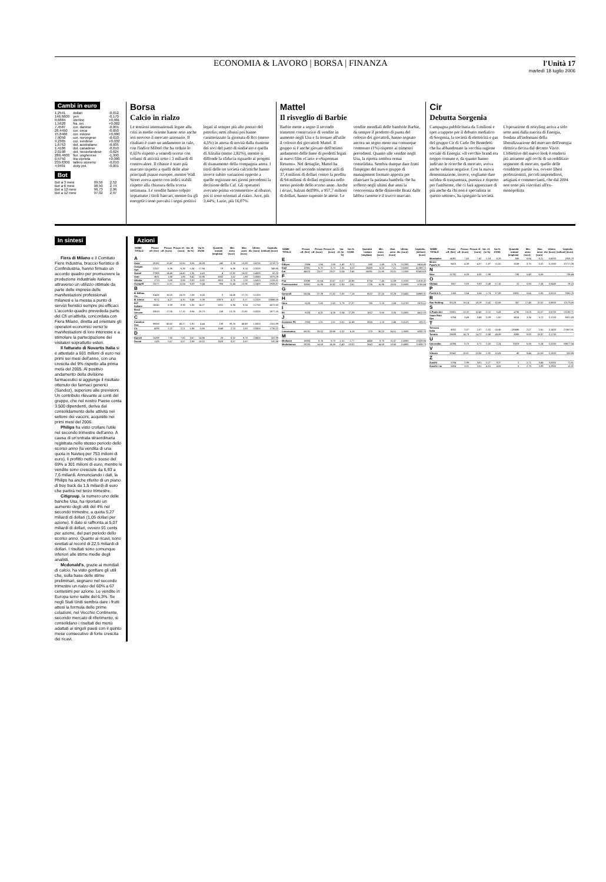ECONOMIA & LAVORO | BORSA | FINANZA l'Unità 17
martedì 18 luglio 2006
Cambi in euro
| 1,2541 | dollari | -0,012 |
| 146,6600 | yen | -0,170 |
| 0,6884 | sterline | +0,001 |
| 1,5628 | fra. svi. | +0,002 |
| 7,4587 | cor. danese | -0,001 |
| 28,4450 | cor. ceca | -0,050 |
| 15,6466 | cor. estone | +0,000 |
| 7,9050 | cor. norvegese | -0,010 |
| 9,2365 | cor. svedese | +0,032 |
| 1,6753 | dol. australiano | -0,005 |
| 1,4186 | dol. canadese | -0,010 |
| 2,0198 | dol. neozelandese | -0,024 |
| 280,4600 | fior. ungherese | -1,990 |
| 0,5750 | lira cipriota | +0,000 |
| 239,6300 | tallero sloveno | -0,010 |
| 4,0401 | zloty pol. | -0,001 |
Bot
| Bot a 3 mesi | 99,56 | 2,52 |
| Bot a 6 mesi | 98,50 | 2,74 |
| Bot a 12 mesi | 96,73 | 2,96 |
| Bot a 12 mesi | 97,02 | 2,97 |
Borsa
Calcio in rialzo
Le tensioni internazionali legate alla crisi in medio oriente hanno reso anche ieri nervoso il mercato azionario. Il risultato è stato un andamento in calo, con l'indice Mibtel che ha ceduto lo 0,65% rispetto a venerdì scorso con volumi di attività sotto i 3 miliardi di controvalore. Il ribasso è stato più marcato rispetto a quelli delle altre principali piazze europee, mentre Wall Street aveva aperto con indici stabili rispetto alla chiusura della scorsa settimana. Le vendite hanno colpito soptattutto i titoli bancari, mentre fra gli energetici sono prevalsi i segni positivi legati al sempre più alto prezzo del petrolio; netti ribassi poi hanno caratterizzato la giornata di Rcs (meno 4,5%) in attesa di novità dalla riunione dei soci del patto di sindacato e quella di Alitalia (meno 2,82%), mentre si diffonde la sfiducia riguardo ai progetti di risanamento della compagnia aerea. I titoli delle tre società calcistiche hanno invece subito variazioni opposte a quelle registrate nei giorni precedenti la decisione della Caf. Gli operatori avevano prima «scommesso» al ribasso, poi si sono orientati al rialzo. Juve, più 3,44%; Lazio, più 16,07%.
Mattel
Il risveglio di Barbie
Barbie mette a segno il secondo trimestre consecutivo di vendite in aumento negli Usa e fa tornare all'utile il colosso dei giocattoli Mattel. Il gruppo si è anche giovato dell'ottimo andamento delle linee di prodotti legati ai nuovi film «Cars» e «Superman Returns». Nel dettaglio, Mattel ha riportato nel secondo trimestre utili di 37,4 milioni di dollari contro la perdita di 94 milioni di dollari registrata nello stesso periodo dello scorso anno. Anche i ricavi, balzati dell'8%, a 957,7 milioni di dollari, hanno superato le attese. Le vendite mondiali delle bambole Barbie, da sempre il prodotto di punta del colosso dei giocattoli, hanno segnato ancora un segno meno ma comunque contenuto (1%) rispetto ai trimestri precedenti. Quanto alle vendite negli Usa, la ripresa sembra ormai consolidata. Sembra dunque dare frutti l'impegno del nuovo gruppo di management formato apposta per rilanciare la patinata bambola che ha sofferto negli ultimi due anni la concorrenza delle disinvolte Bratz dalle labbra carnose e il trucco marcato.
Cir
Debutta Sorgenia
Campagna pubblicitaria da 5 milioni e spot a tappeto per il debutto mediatico di Sorgenia, la società di elettricità e gas del gruppo Cir di Carlo De Benedetti che ha abbandonato la vecchia ragione sociale di Energia. «Il vecchio brand era troppo comune e, da quanto hanno indicato le ricerche di mercato, aveva anche valenze negative. Con la nuova denominazione, invece, vogliamo dare un'idea di trasparenza, purezza e rispetto per l'ambiente, che ci farà apprezzare di più anche da chi non è specialista in questo settore», ha spiegato la società. L'operazione di restyling arriva a solo sette anni dalla nascita di Energia, fondata all'indomani della liberalizzazione del mercato dell'energia elettrica decisa dal decreto Visco. L'obiettivo del nuovo look è rendersi più attraente agli occhi di un redditizio segmento di mercato, quello delle cosiddette partite iva, ovvero liberi professionisti, piccoli imprenditori, artigiani e commercianti, che dal 2004 non sono più vincolati all'ex-monopolista.
In sintesi
Fiera di Milano e il Comitato Fiere Industria, braccio fieristico di Confindustria, hanno firmato un accordo quadro per promuovere la produzione industriale italiana attraverso un utilizzo ottimale da parte delle imprese delle manifestazioni professionali milanesi e la messa a punto di servizi fieristici sempre più efficaci. L'accordo quadro prevededa parte del Cfi un'attività, concordata con Fiera Milano, diretta ad orientare gli operatori economici verso le manifestazioni di loro interesse e a stimolare la partecipazione dei visitatori soprattutto esteri.
Il fatturato di Novartis Italia si è attestato a 601 milioni di euro nei primi sei mesi dell'anno, con una crescita del 9% rispetto alla prima metà del 2005. Al positivo andamento della divisione farmaceutici si aggiunge il risultato ottenuto dei farmaci generici (Sandoz), superiore alle previsioni. Un contributo rilevante ai conti del gruppo, che nel nostro Paese conta 3.500 dipendenti, deriva dal consolidamento delle attività nel settore dei vaccini, acquisite nei primi mesi del 2006.
Philips ha visto crollare l'utile nel secondo trimestre dell'anno. A causa di un'entrata straordinaria registrata nello stesso periodo dello scorso anno (la vendita di una quota in Navteq per 753 milioni di euro), il profitto netto è sceso del 69% a 301 milioni di euro, mentre le vendite sono cresciute da 6,93 a 7,6 miliardi. Annunciando i dati, la Philips ha anche riferito di un piano di buy back da 1,5 miliardi di euro che partirà nel terzo trimestre.
Citigroup, la numero uno delle banche Usa, ha riportato un aumento degli utili del 4% nel secondo trimestre, a quota 5,27 miliardi di dollari (1,05 dollari per azione). Il dato si raffronta ai 5,07 miliardi di dollari, ovvero 91 cents per azione, del pari periodo dello scorso anno. Quanto ai ricavi, sono svettati al record di 22,5 miliardi di dollari. I risultati sono comunque inferiori alle stime medie degli analisti.
Mcdonald's, grazie ai mondiali di calcio, ha visto gonfiare gli utili che, sulla base delle stime preliminari, segnano nel secondo trimestre un rialzo del 60% a 67 centesimi per azione. Le vendite in Europa sono salite del 6,3%. Se negli Stati Uniti sembra dare i frutti attesi la formula delle prime colazioni, nel Vecchio Continente, secondo mercato di riferimento, si consolidano i risultati dei menù adattati ai singoli paesi con il quinto mese consecutivo di forte crescita dei ricavi.
Azioni
| NOME TITOLO | Prezzo uff. (lire) | Prezzo uff. (euro) | Prezzo rif. (euro) | Var. rif. (in %) | Var.% 2/1/06 | Quantità trattate (migliaia) | Min. anno (euro) | Max. anno (euro) | Ultimo div. (euro) | Capitaliz. (milioni) (euro) |
| --- | --- | --- | --- | --- | --- | --- | --- | --- | --- | --- |
| A | | | | | | | | | | |
| Acea | 20182 | 10,42 | 10,50 | 0,06 | 24,39 | 240 | 8,38 | 10,89 | 0,4700 | 2219,73 |
| Acegas-Aps | 12317 | 6,36 | 6,38 | -1,04 | -17,94 | 19 | 6,36 | 8,14 | 0,3200 | 348,85 |
| Acotel | 27989 | 14,46 | 14,42 | -1,35 | 6,43 | 4 | 12,92 | 19,02 | 0,4000 | 60,28 |
| Aem | 3631 | 1,88 | 1,88 | -0,42 | 15,96 | 6052 | 1,62 | 1,88 | 0,0560 | 3375,09 |
| Alitalia | 1713 | 0,88 | 0,88 | -2,82 | -8,82 | 6910 | 0,76 | 1,28 | 0,0413 | 1226,81 |
| Autogrill | 22277 | 11,51 | 11,54 | -0,03 | -0,54 | 856 | 11,44 | 13,36 | 0,2400 | 2926,87 |
| B | | | | | | | | | | |
| B. Bilbao Viz. | 31426 | 16,23 | 16,23 | 1,08 | 6,55 | 0 | 14,88 | 17,75 | 0,1320 | - |
| B. Intesa | 8272 | 4,27 | 4,30 | -0,46 | -5,38 | 20873 | 4,27 | 5,17 | 0,2200 | 25698,59 |
| B.P. Italiana | 16245 | 8,39 | 8,38 | -1,05 | 14,27 | 5201 | 6,94 | 9,24 | 0,2750 | 4072,50 |
| Buzzi Unicem | 33019 | 17,05 | 17,15 | -0,84 | 28,73 | 158 | 13,25 | 21,91 | 0,3200 | 2677,16 |
| C | | | | | | | | | | |
| Cattolica Ass. | 88333 | 45,62 | 45,27 | -1,82 | 4,44 | 138 | 39,25 | 48,49 | 1,5000 | 2161,99 |
| Cir | 4295 | 2,22 | 2,21 | -1,96 | -0,85 | 1549 | 2,13 | 2,63 | 0,0500 | 1730,22 |
| D | | | | | | | | | | |
| Danieli | 15298 | 7,90 | 7,82 | -3,67 | 24,96 | 28 | 6,32 | 9,78 | 0,0600 | 322,99 |
| Ducati | 1105 | 0,57 | 0,57 | -2,98 | -18,52 | 1629 | 0,57 | 0,82 | - | 182,98 |
| NOME TITOLO | Prezzo uff. (lire) | Prezzo uff. (euro) | Prezzo rif. (euro) | Var. rif. (in %) | Var.% 2/1/06 | Quantità trattate (migliaia) | Min. anno (euro) | Max. anno (euro) | Ultimo div. (euro) | Capitaliz. (milioni) (euro) |
| --- | --- | --- | --- | --- | --- | --- | --- | --- | --- | --- |
| E | | | | | | | | | | |
| Edison | 2984 | 1,54 | 1,55 | -1,40 | -9,72 | 688 | 1,49 | 1,76 | 0,0380 | 6414,45 |
| Enel | 12981 | 6,70 | 6,73 | 1,30 | 0,22 | 26489 | 6,53 | 7,21 | 0,6300 | 41369,72 |
| Eni | 44670 | 23,07 | 23,07 | -0,04 | -2,45 | 16091 | 21,80 | 25,01 | 1,1000 | 92403,63 |
| F | | | | | | | | | | |
| Fiat | 20598 | 10,64 | 10,67 | -0,07 | 42,85 | 8754 | 7,45 | 11,69 | 0,3100 | 11619,32 |
| Finmeccanica | 30882 | 15,95 | 15,92 | -0,93 | -2,61 | 1706 | 15,95 | 19,53 | 0,5000 | 6765,64 |
| G | | | | | | | | | | |
| Generali | 53034 | 27,39 | 27,62 | 0,80 | -7,18 | 8532 | 27,20 | 32,29 | 0,5400 | 34969,31 |
| H | | | | | | | | | | |
| Hera | 5100 | 2,63 | 2,63 | -1,79 | 17,07 | 790 | 2,18 | 2,69 | 0,0700 | 2678,12 |
| I | | | | | | | | | | |
| Ifil | 8225 | 4,25 | 4,26 | -0,84 | 17,09 | 1612 | 3,63 | 5,05 | 0,0800 | 4412,03 |
| J | | | | | | | | | | |
| Juventus FC | 2933 | 1,51 | 1,51 | 3,51 | 11,48 | 3016 | 1,10 | 2,46 | 0,0120 | 183,21 |
| L | | | | | | | | | | |
| Lottomatica | 56191 | 29,02 | 28,98 | -1,02 | 6,18 | 279 | 26,23 | 34,51 | 1,3000 | 4332,70 |
| M | | | | | | | | | | |
| Mediaset | 16933 | 8,74 | 8,70 | -1,51 | -2,77 | 4448 | 8,70 | 10,37 | 0,4300 | 10329,84 |
| Mediobanca | 28233 | 14,58 | 14,68 | -0,43 | -10,02 | 3843 | 14,58 | 18,56 | 0,4800 | 11839,73 |
| NOME TITOLO | Prezzo uff. (lire) | Prezzo uff. (euro) | Prezzo rif. (euro) | Var. rif. (in %) | Var.% 2/1/06 | Quantità trattate (migliaia) | Min. anno (euro) | Max. anno (euro) | Ultimo div. (euro) | Capitaliz. (milioni) (euro) |
| --- | --- | --- | --- | --- | --- | --- | --- | --- | --- | --- |
| Mondadori | 14381 | 7,43 | 7,42 | -1,03 | -5,28 | 680 | 6,84 | 8,21 | 0,6000 | 1926,79 |
| Monte Paschi Si | 8475 | 4,38 | 4,37 | -1,87 | 11,52 | 6159 | 3,75 | 5,02 | 0,1300 | 10717,05 |
| N | | | | | | | | | | |
| Nice | 11792 | 6,09 | 6,05 | -1,98 | - | 195 | 5,49 | 6,55 | - | 706,44 |
| O | | | | | | | | | | |
| Olidata | 1607 | 0,83 | 0,83 | -0,48 | -17,15 | 22 | 0,83 | 1,04 | 0,0440 | 28,23 |
| P | | | | | | | | | | |
| Pirelli & C. | 1240 | 0,64 | 0,64 | -1,74 | -17,88 | 18831 | 0,64 | 0,85 | 0,0210 | 3350,78 |
| R | | | | | | | | | | |
| Ras Holding | 35126 | 18,14 | 18,19 | -0,42 | -12,06 | 357 | 17,46 | 22,52 | 0,8800 | 12170,56 |
| S | | | | | | | | | | |
| S.Paolo-Imi | 25801 | 13,32 | 13,40 | 0,12 | 0,43 | 4785 | 13,03 | 15,57 | 0,5700 | 21195,71 |
| Snam Rete Gas | 6754 | 3,49 | 3,48 | 0,29 | -1,52 | 4018 | 3,34 | 3,72 | 0,1700 | 6821,83 |
| T | | | | | | | | | | |
| Telecom Italia | 4002 | 2,07 | 2,07 | -1,52 | -16,48 | 133496 | 2,07 | 2,61 | 0,1400 | 27657,91 |
| Tenaris | 28639 | 14,79 | 14,72 | -0,88 | 48,89 | 6385 | 9,93 | 18,97 | 0,1730 | - |
| U | | | | | | | | | | |
| Unicredito | 11095 | 5,73 | 5,72 | -1,00 | -2,24 | 70378 | 5,56 | 6,34 | 0,2200 | 59677,34 |
| V | | | | | | | | | | |
| Vittoria | 20542 | 10,61 | 10,56 | -1,92 | 12,43 | 40 | 9,44 | 12,58 | 0,1500 | 320,86 |
| Z | | | | | | | | | | |
| Zucchi | 5784 | 2,99 | 3,01 | 0,27 | 9,37 | 2 | 2,71 | 3,46 | 0,0300 | 72,81 |
| Zucchi r nc | 5824 | 3,01 | 3,01 | -4,81 | 4,08 | 0 | 2,79 | 3,89 | 0,2800 | 10,31 |